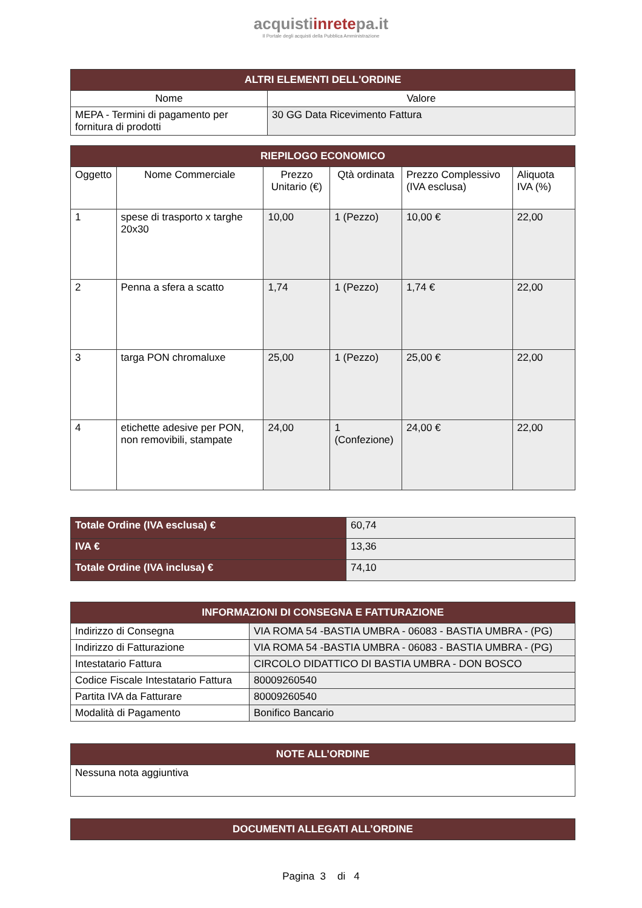acquistiinretepa.it
Il Portale degli acquisti della Pubblica Amministrazione
| ALTRI ELEMENTI DELL'ORDINE | |
| --- | --- |
| Nome | Valore |
| MEPA - Termini di pagamento per fornitura di prodotti | 30 GG Data Ricevimento Fattura |
| RIEPILOGO ECONOMICO | | | | | |
| --- | --- | --- | --- | --- | --- |
| Oggetto | Nome Commerciale | Prezzo Unitario (€) | Qtà ordinata | Prezzo Complessivo (IVA esclusa) | Aliquota IVA (%) |
| 1 | spese di trasporto x targhe 20x30 | 10,00 | 1 (Pezzo) | 10,00 € | 22,00 |
| 2 | Penna a sfera a scatto | 1,74 | 1 (Pezzo) | 1,74 € | 22,00 |
| 3 | targa PON chromaluxe | 25,00 | 1 (Pezzo) | 25,00 € | 22,00 |
| 4 | etichette adesive per PON, non removibili, stampate | 24,00 | 1 (Confezione) | 24,00 € | 22,00 |
| Totale Ordine (IVA esclusa) € | 60,74 |
| IVA € | 13,36 |
| Totale Ordine (IVA inclusa) € | 74,10 |
| INFORMAZIONI DI CONSEGNA E FATTURAZIONE | |
| --- | --- |
| Indirizzo di Consegna | VIA ROMA 54 -BASTIA UMBRA - 06083 - BASTIA UMBRA - (PG) |
| Indirizzo di Fatturazione | VIA ROMA 54 -BASTIA UMBRA - 06083 - BASTIA UMBRA - (PG) |
| Intestatario Fattura | CIRCOLO DIDATTICO DI BASTIA UMBRA - DON BOSCO |
| Codice Fiscale Intestatario Fattura | 80009260540 |
| Partita IVA da Fatturare | 80009260540 |
| Modalità di Pagamento | Bonifico Bancario |
| NOTE ALL’ORDINE |
| --- |
| Nessuna nota aggiuntiva |
| DOCUMENTI ALLEGATI ALL’ORDINE |
| --- |
Pagina 3 di 4